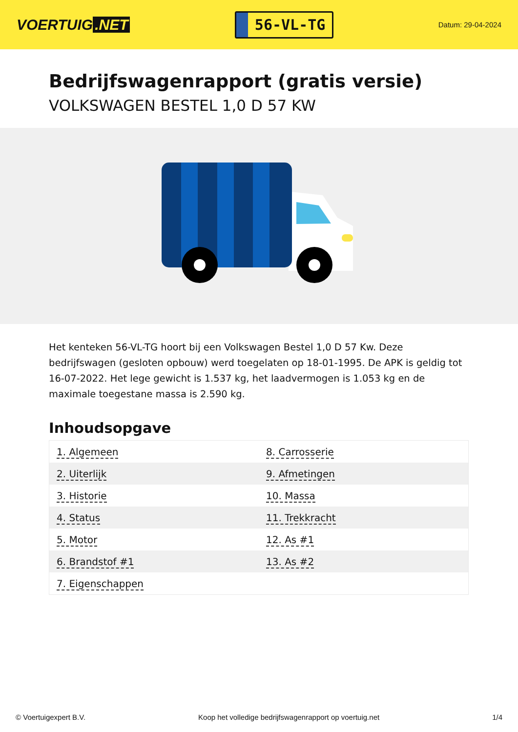VOERTUIG.NET
56-VL-TG
Datum: 29-04-2024
Bedrijfswagenrapport (gratis versie)
VOLKSWAGEN BESTEL 1,0 D 57 KW
Het kenteken 56-VL-TG hoort bij een Volkswagen Bestel 1,0 D 57 Kw. Deze bedrijfswagen (gesloten opbouw) werd toegelaten op 18-01-1995. De APK is geldig tot 16-07-2022. Het lege gewicht is 1.537 kg, het laadvermogen is 1.053 kg en de maximale toegestane massa is 2.590 kg.
Inhoudsopgave
| 1. Algemeen | 8. Carrosserie |
| 2. Uiterlijk | 9. Afmetingen |
| 3. Historie | 10. Massa |
| 4. Status | 11. Trekkracht |
| 5. Motor | 12. As #1 |
| 6. Brandstof #1 | 13. As #2 |
| 7. Eigenschappen | |
© Voertuigexpert B.V. Koop het volledige bedrijfswagenrapport op voertuig.net 1/4